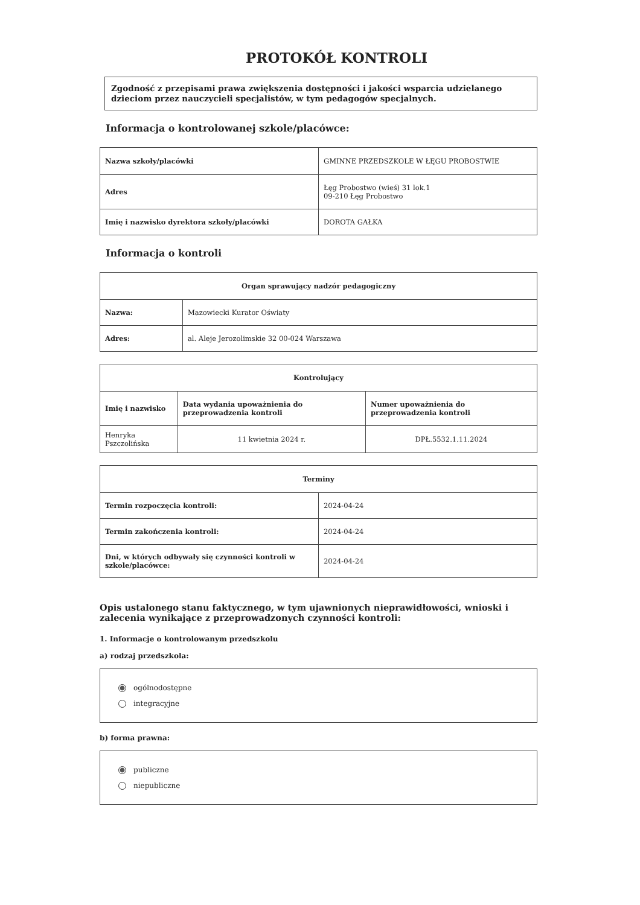PROTOKÓŁ KONTROLI
Zgodność z przepisami prawa zwiększenia dostępności i jakości wsparcia udzielanego dzieciom przez nauczycieli specjalistów, w tym pedagogów specjalnych.
Informacja o kontrolowanej szkole/placówce:
| Nazwa szkoły/placówki | GMINNE PRZEDSZKOLE W ŁĘGU PROBOSTWIE |
| Adres | Łęg Probostwo (wieś) 31 lok.1 09-210 Łęg Probostwo |
| Imię i nazwisko dyrektora szkoły/placówki | DOROTA GAŁKA |
Informacja o kontroli
| Organ sprawujący nadzór pedagogiczny | |
| --- | --- |
| Nazwa: | Mazowiecki Kurator Oświaty |
| Adres: | al. Aleje Jerozolimskie 32 00-024 Warszawa |
| Kontrolujący | | |
| --- | --- | --- |
| Imię i nazwisko | Data wydania upoważnienia do przeprowadzenia kontroli | Numer upoważnienia do przeprowadzenia kontroli |
| Henryka Pszczolińska | 11 kwietnia 2024 r. | DPŁ.5532.1.11.2024 |
| Terminy | |
| --- | --- |
| Termin rozpoczęcia kontroli: | 2024-04-24 |
| Termin zakończenia kontroli: | 2024-04-24 |
| Dni, w których odbywały się czynności kontroli w szkole/placówce: | 2024-04-24 |
Opis ustalonego stanu faktycznego, w tym ujawnionych nieprawidłowości, wnioski i zalecenia wynikające z przeprowadzonych czynności kontroli:
1. Informacje o kontrolowanym przedszkolu
a) rodzaj przedszkola:
ogólnodostępne
integracyjne
b) forma prawna:
publiczne
niepubliczne